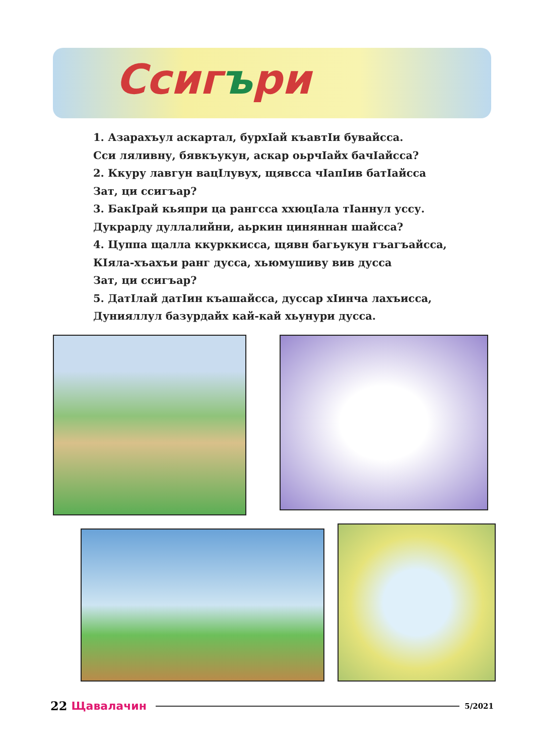Ссигъри
1. Азарахъул аскартал, бурхIай къавтIи бувайсса.
Сси ляливну, бявкъукун, аскар оьрчIайх бачIайсса?
2. Ккуру лавгун вацIлувух, щявсса чIапIив батIайсса
Зат, ци ссигъар?
3. БакIрай кьяпри ца рангсса ххюцIала тIаннул уссу.
Дукрарду дуллалийни, аьркин циняннан шайсса?
4. Цуппа щалла ккурккисса, щявн багьукун гъагъайсса,
КIяла-хъахъи ранг дусса, хьюмушиву вив дусса
Зат, ци ссигъар?
5. ДатIлай датIин къашайсса, дуссар хIинча лахъисса,
Дунияллул базурдайх кай-кай хьунури дусса.
22 Щавалачин 5/2021